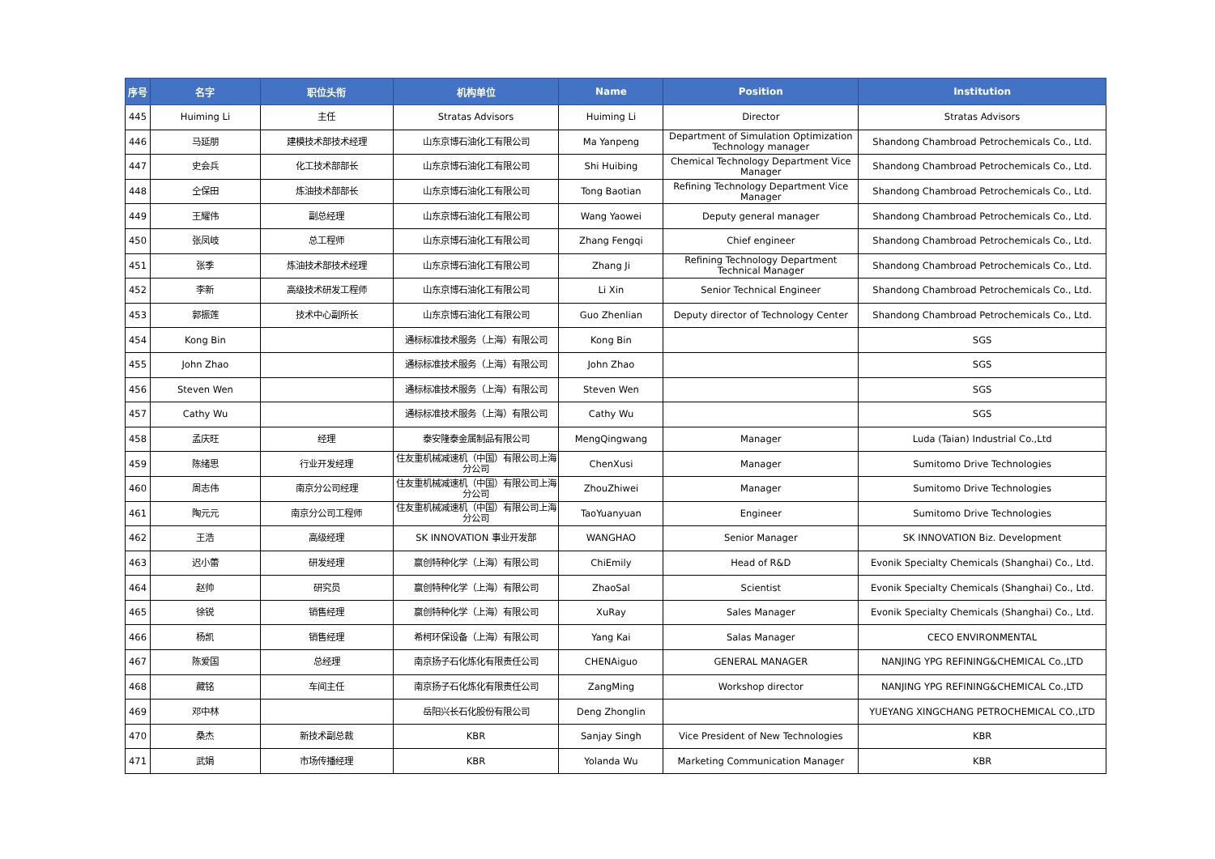| 序号 | 名字 | 职位头衔 | 机构单位 | Name | Position | Institution |
| --- | --- | --- | --- | --- | --- | --- |
| 445 | Huiming Li | 主任 | Stratas Advisors | Huiming Li | Director | Stratas Advisors |
| 446 | 马延朋 | 建模技术部技术经理 | 山东京博石油化工有限公司 | Ma Yanpeng | Department of Simulation Optimization Technology manager | Shandong Chambroad Petrochemicals Co., Ltd. |
| 447 | 史会兵 | 化工技术部部长 | 山东京博石油化工有限公司 | Shi Huibing | Chemical Technology Department Vice Manager | Shandong Chambroad Petrochemicals Co., Ltd. |
| 448 | 仝保田 | 炼油技术部部长 | 山东京博石油化工有限公司 | Tong Baotian | Refining Technology Department Vice Manager | Shandong Chambroad Petrochemicals Co., Ltd. |
| 449 | 王耀伟 | 副总经理 | 山东京博石油化工有限公司 | Wang Yaowei | Deputy general manager | Shandong Chambroad Petrochemicals Co., Ltd. |
| 450 | 张凤岐 | 总工程师 | 山东京博石油化工有限公司 | Zhang Fengqi | Chief engineer | Shandong Chambroad Petrochemicals Co., Ltd. |
| 451 | 张季 | 炼油技术部技术经理 | 山东京博石油化工有限公司 | Zhang Ji | Refining Technology Department Technical Manager | Shandong Chambroad Petrochemicals Co., Ltd. |
| 452 | 李新 | 高级技术研发工程师 | 山东京博石油化工有限公司 | Li Xin | Senior Technical Engineer | Shandong Chambroad Petrochemicals Co., Ltd. |
| 453 | 郭振莲 | 技术中心副所长 | 山东京博石油化工有限公司 | Guo Zhenlian | Deputy director of Technology Center | Shandong Chambroad Petrochemicals Co., Ltd. |
| 454 | Kong Bin | | 通标标准技术服务（上海）有限公司 | Kong Bin | | SGS |
| 455 | John Zhao | | 通标标准技术服务（上海）有限公司 | John Zhao | | SGS |
| 456 | Steven Wen | | 通标标准技术服务（上海）有限公司 | Steven Wen | | SGS |
| 457 | Cathy Wu | | 通标标准技术服务（上海）有限公司 | Cathy Wu | | SGS |
| 458 | 孟庆旺 | 经理 | 泰安隆泰金属制品有限公司 | MengQingwang | Manager | Luda (Taian) Industrial Co.,Ltd |
| 459 | 陈绪思 | 行业开发经理 | 住友重机械减速机（中国）有限公司上海分公司 | ChenXusi | Manager | Sumitomo Drive Technologies |
| 460 | 周志伟 | 南京分公司经理 | 住友重机械减速机（中国）有限公司上海分公司 | ZhouZhiwei | Manager | Sumitomo Drive Technologies |
| 461 | 陶元元 | 南京分公司工程师 | 住友重机械减速机（中国）有限公司上海分公司 | TaoYuanyuan | Engineer | Sumitomo Drive Technologies |
| 462 | 王浩 | 高级经理 | SK INNOVATION 事业开发部 | WANGHAO | Senior Manager | SK INNOVATION Biz. Development |
| 463 | 迟小蕾 | 研发经理 | 赢创特种化学（上海）有限公司 | ChiEmily | Head of R&D | Evonik Specialty Chemicals (Shanghai) Co., Ltd. |
| 464 | 赵帅 | 研究员 | 赢创特种化学（上海）有限公司 | ZhaoSal | Scientist | Evonik Specialty Chemicals (Shanghai) Co., Ltd. |
| 465 | 徐锐 | 销售经理 | 赢创特种化学（上海）有限公司 | XuRay | Sales Manager | Evonik Specialty Chemicals (Shanghai) Co., Ltd. |
| 466 | 杨凯 | 销售经理 | 希柯环保设备（上海）有限公司 | Yang Kai | Salas Manager | CECO ENVIRONMENTAL |
| 467 | 陈爱国 | 总经理 | 南京扬子石化炼化有限责任公司 | CHENAiguo | GENERAL MANAGER | NANJING YPG REFINING&CHEMICAL Co.,LTD |
| 468 | 藏铭 | 车间主任 | 南京扬子石化炼化有限责任公司 | ZangMing | Workshop director | NANJING YPG REFINING&CHEMICAL Co.,LTD |
| 469 | 邓中林 | | 岳阳兴长石化股份有限公司 | Deng Zhonglin | | YUEYANG XINGCHANG PETROCHEMICAL CO.,LTD |
| 470 | 桑杰 | 新技术副总裁 | KBR | Sanjay Singh | Vice President of New Technologies | KBR |
| 471 | 武娟 | 市场传播经理 | KBR | Yolanda Wu | Marketing Communication Manager | KBR |